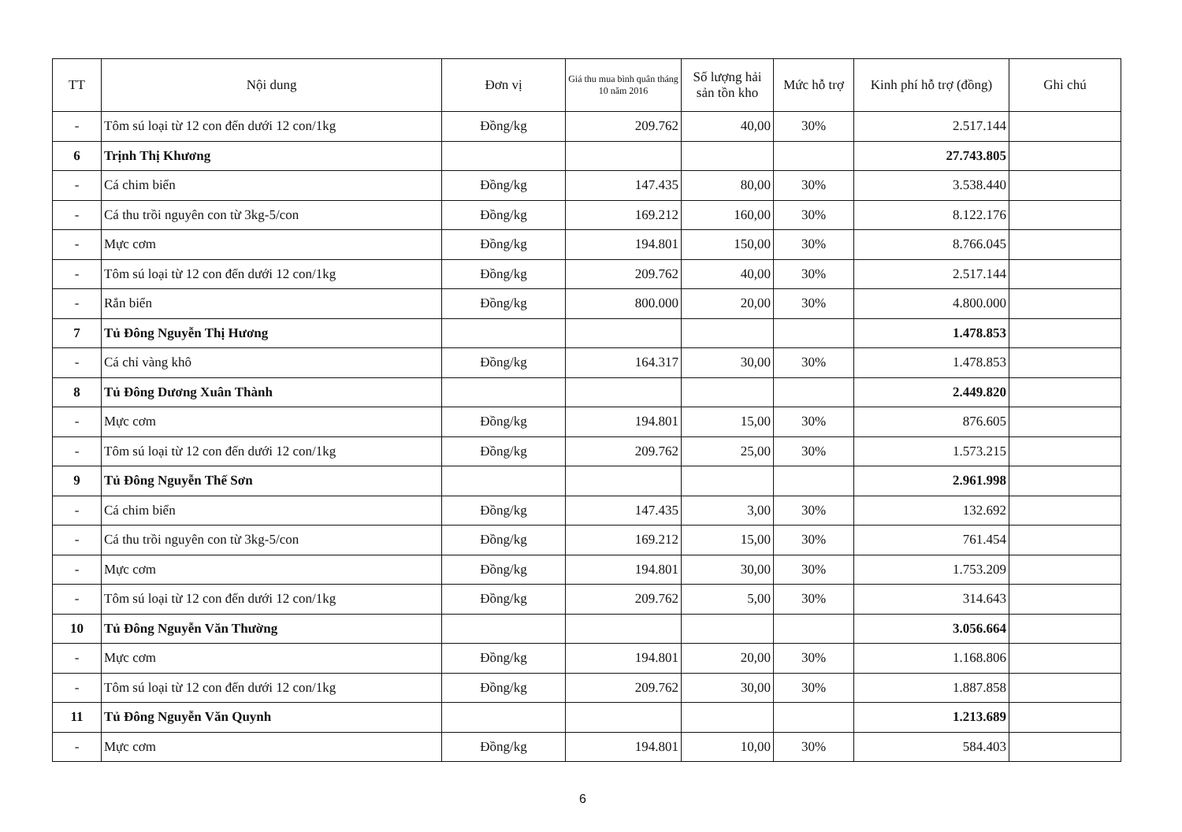| TT | Nội dung | Đơn vị | Giá thu mua bình quân tháng 10 năm 2016 | Số lượng hải sản tồn kho | Mức hỗ trợ | Kinh phí hỗ trợ (đồng) | Ghi chú |
| --- | --- | --- | --- | --- | --- | --- | --- |
| - | Tôm sú loại từ 12 con đến dưới 12 con/1kg | Đồng/kg | 209.762 | 40,00 | 30% | 2.517.144 | |
| 6 | Trịnh Thị Khương | | | | | 27.743.805 | |
| - | Cá chim biển | Đồng/kg | 147.435 | 80,00 | 30% | 3.538.440 | |
| - | Cá thu trồi nguyên con từ 3kg-5/con | Đồng/kg | 169.212 | 160,00 | 30% | 8.122.176 | |
| - | Mực cơm | Đồng/kg | 194.801 | 150,00 | 30% | 8.766.045 | |
| - | Tôm sú loại từ 12 con đến dưới 12 con/1kg | Đồng/kg | 209.762 | 40,00 | 30% | 2.517.144 | |
| - | Rắn biển | Đồng/kg | 800.000 | 20,00 | 30% | 4.800.000 | |
| 7 | Tủ Đông Nguyễn Thị Hương | | | | | 1.478.853 | |
| - | Cá chỉ vàng khô | Đồng/kg | 164.317 | 30,00 | 30% | 1.478.853 | |
| 8 | Tủ Đông Dương Xuân Thành | | | | | 2.449.820 | |
| - | Mực cơm | Đồng/kg | 194.801 | 15,00 | 30% | 876.605 | |
| - | Tôm sú loại từ 12 con đến dưới 12 con/1kg | Đồng/kg | 209.762 | 25,00 | 30% | 1.573.215 | |
| 9 | Tủ Đông Nguyễn Thế Sơn | | | | | 2.961.998 | |
| - | Cá chim biển | Đồng/kg | 147.435 | 3,00 | 30% | 132.692 | |
| - | Cá thu trồi nguyên con từ 3kg-5/con | Đồng/kg | 169.212 | 15,00 | 30% | 761.454 | |
| - | Mực cơm | Đồng/kg | 194.801 | 30,00 | 30% | 1.753.209 | |
| - | Tôm sú loại từ 12 con đến dưới 12 con/1kg | Đồng/kg | 209.762 | 5,00 | 30% | 314.643 | |
| 10 | Tủ Đông Nguyễn Văn Thường | | | | | 3.056.664 | |
| - | Mực cơm | Đồng/kg | 194.801 | 20,00 | 30% | 1.168.806 | |
| - | Tôm sú loại từ 12 con đến dưới 12 con/1kg | Đồng/kg | 209.762 | 30,00 | 30% | 1.887.858 | |
| 11 | Tủ Đông Nguyễn Văn Quynh | | | | | 1.213.689 | |
| - | Mực cơm | Đồng/kg | 194.801 | 10,00 | 30% | 584.403 | |
6